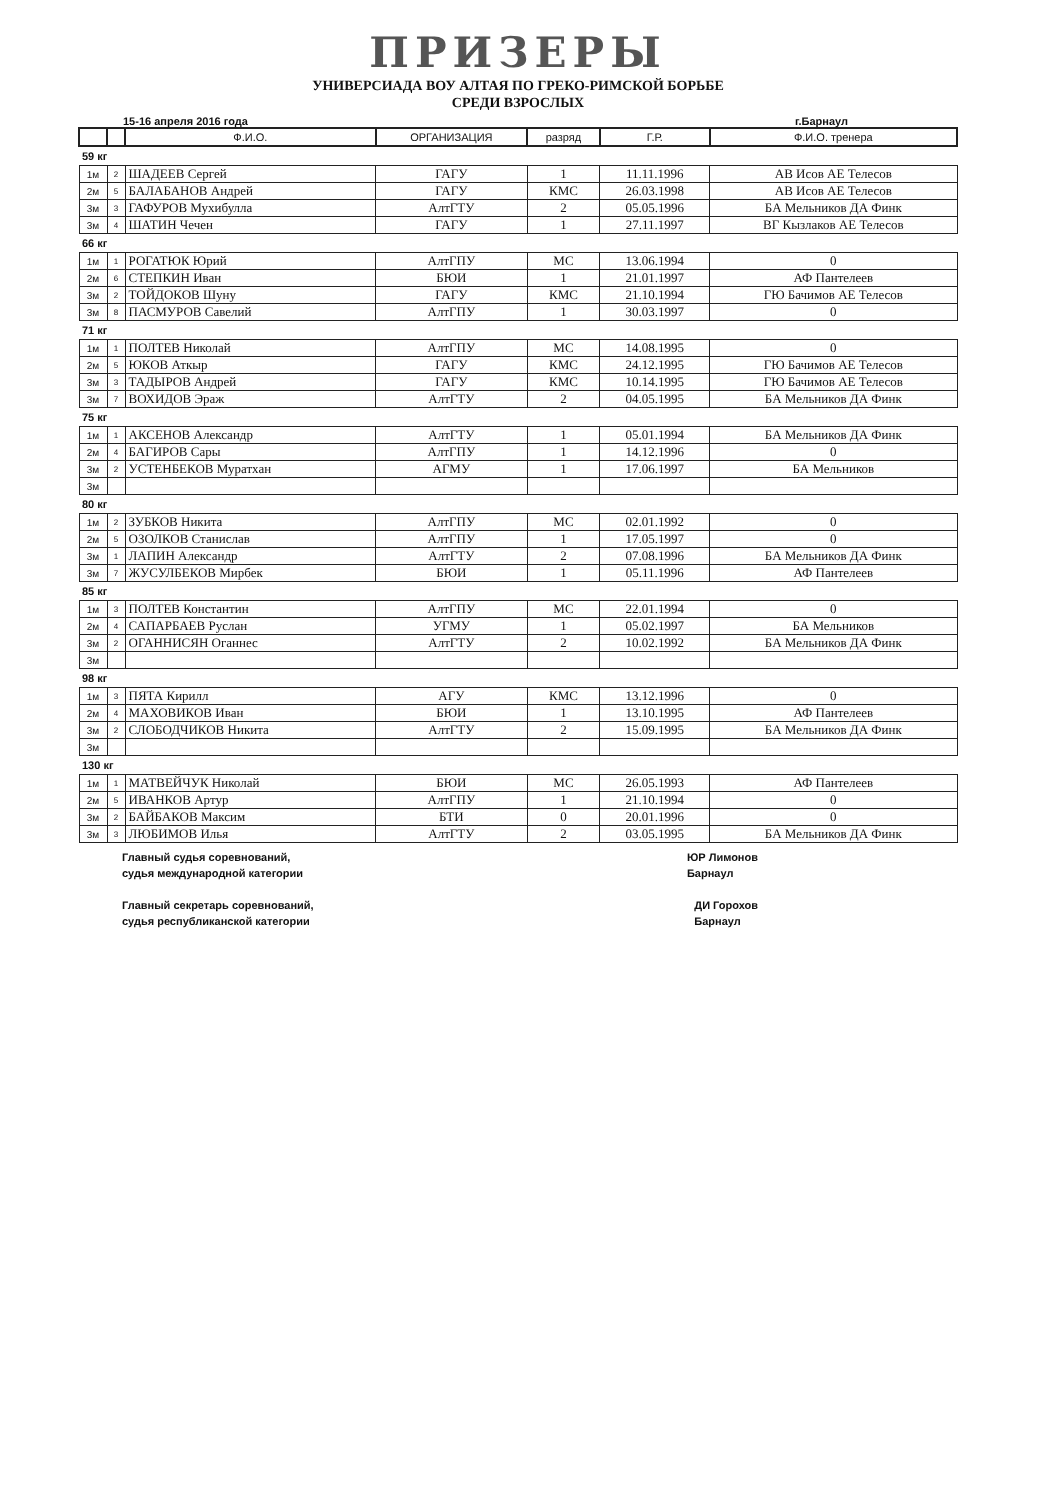ПРИЗЕРЫ
УНИВЕРСИАДА ВОУ АЛТАЯ ПО ГРЕКО-РИМСКОЙ БОРЬБЕ
СРЕДИ ВЗРОСЛЫХ
15-16 апреля 2016 года г.Барнаул
| | | Ф.И.О. | ОРГАНИЗАЦИЯ | разряд | Г.Р. | Ф.И.О. тренера |
| --- | --- | --- | --- | --- | --- | --- |
| 59 кг | | | | | | |
| 1м | 2 | ШАДЕЕВ Сергей | ГАГУ | 1 | 11.11.1996 | АВ Исов АЕ Телесов |
| 2м | 5 | БАЛАБАНОВ Андрей | ГАГУ | КМС | 26.03.1998 | АВ Исов АЕ Телесов |
| 3м | 3 | ГАФУРОВ Мухибулла | АлтГТУ | 2 | 05.05.1996 | БА Мельников ДА Финк |
| 3м | 4 | ШАТИН Чечен | ГАГУ | 1 | 27.11.1997 | ВГ Кызлаков АЕ Телесов |
| 66 кг | | | | | | |
| 1м | 1 | РОГАТЮК Юрий | АлтГПУ | МС | 13.06.1994 | 0 |
| 2м | 6 | СТЕПКИН Иван | БЮИ | 1 | 21.01.1997 | АФ Пантелеев |
| 3м | 2 | ТОЙДОКОВ Шуну | ГАГУ | КМС | 21.10.1994 | ГЮ Бачимов АЕ Телесов |
| 3м | 8 | ПАСМУРОВ Савелий | АлтГПУ | 1 | 30.03.1997 | 0 |
| 71 кг | | | | | | |
| 1м | 1 | ПОЛТЕВ Николай | АлтГПУ | МС | 14.08.1995 | 0 |
| 2м | 5 | ЮКОВ Аткыр | ГАГУ | КМС | 24.12.1995 | ГЮ Бачимов АЕ Телесов |
| 3м | 3 | ТАДЫРОВ Андрей | ГАГУ | КМС | 10.14.1995 | ГЮ Бачимов АЕ Телесов |
| 3м | 7 | ВОХИДОВ Эраж | АлтГТУ | 2 | 04.05.1995 | БА Мельников ДА Финк |
| 75 кг | | | | | | |
| 1м | 1 | АКСЕНОВ Александр | АлтГТУ | 1 | 05.01.1994 | БА Мельников ДА Финк |
| 2м | 4 | БАГИРОВ Сары | АлтГПУ | 1 | 14.12.1996 | 0 |
| 3м | 2 | УСТЕНБЕКОВ Муратхан | АГМУ | 1 | 17.06.1997 | БА Мельников |
| 3м | | | | | | |
| 80 кг | | | | | | |
| 1м | 2 | ЗУБКОВ Никита | АлтГПУ | МС | 02.01.1992 | 0 |
| 2м | 5 | ОЗОЛКОВ Станислав | АлтГПУ | 1 | 17.05.1997 | 0 |
| 3м | 1 | ЛАПИН Александр | АлтГТУ | 2 | 07.08.1996 | БА Мельников ДА Финк |
| 3м | 7 | ЖУСУЛБЕКОВ Мирбек | БЮИ | 1 | 05.11.1996 | АФ Пантелеев |
| 85 кг | | | | | | |
| 1м | 3 | ПОЛТЕВ Константин | АлтГПУ | МС | 22.01.1994 | 0 |
| 2м | 4 | САПАРБАЕВ Руслан | УГМУ | 1 | 05.02.1997 | БА Мельников |
| 3м | 2 | ОГАННИСЯН Оганнес | АлтГТУ | 2 | 10.02.1992 | БА Мельников ДА Финк |
| 3м | | | | | | |
| 98 кг | | | | | | |
| 1м | 3 | ПЯТА Кирилл | АГУ | КМС | 13.12.1996 | 0 |
| 2м | 4 | МАХОВИКОВ Иван | БЮИ | 1 | 13.10.1995 | АФ Пантелеев |
| 3м | 2 | СЛОБОДЧИКОВ Никита | АлтГТУ | 2 | 15.09.1995 | БА Мельников ДА Финк |
| 3м | | | | | | |
| 130 кг | | | | | | |
| 1м | 1 | МАТВЕЙЧУК Николай | БЮИ | МС | 26.05.1993 | АФ Пантелеев |
| 2м | 5 | ИВАНКОВ Артур | АлтГПУ | 1 | 21.10.1994 | 0 |
| 3м | 2 | БАЙБАКОВ Максим | БТИ | 0 | 20.01.1996 | 0 |
| 3м | 3 | ЛЮБИМОВ Илья | АлтГТУ | 2 | 03.05.1995 | БА Мельников ДА Финк |
Главный судья соревнований,
судья международной категории
ЮР Лимонов
Барнаул
Главный секретарь соревнований,
судья республиканской категории
ДИ Горохов
Барнаул